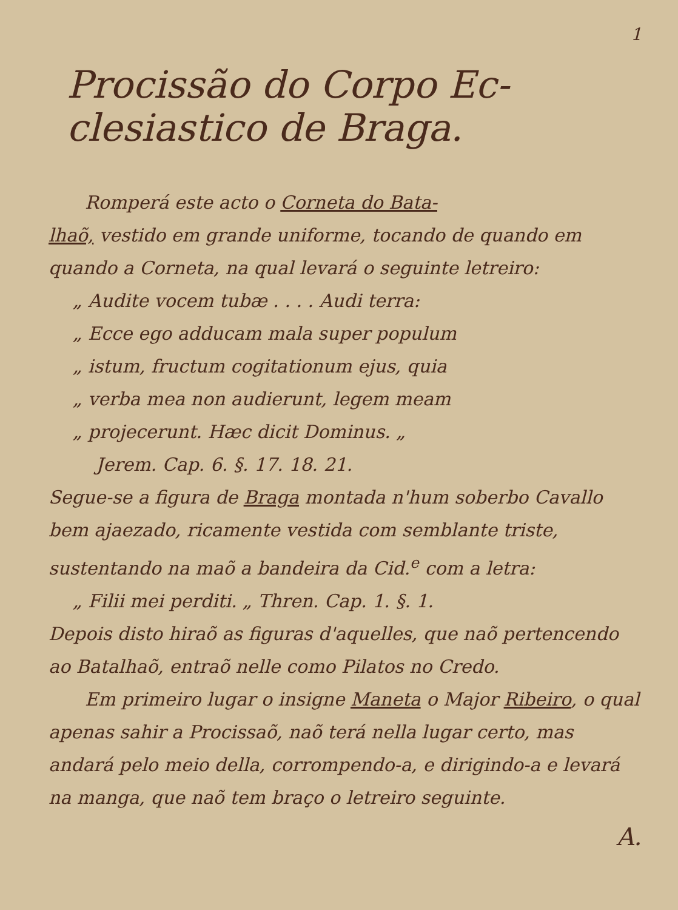1
Procissão do Corpo Ec-
clesiastico de Braga.
Romperá este acto o Corneta do Bata-
lhaõ, vestido em grande uniforme, tocando de quando em quando a Corneta, na qual levará o seguinte letreiro:
„ Audite vocem tubæ . . . . Audi terra:
„ Ecce ego adducam mala super populum
„ istum, fructum cogitationum ejus, quia
„ verba mea non audierunt, legem meam
„ projecerunt. Hæc dicit Dominus. „
Jerem. Cap. 6. §. 17. 18. 21.
Segue-se a figura de Braga montada n'hum soberbo Cavallo bem ajaezado, ricamente vestida com semblante triste, sustentando na maõ a bandeira da Cid.<sup>e</sup> com a letra:
„ Filii mei perditi. „ Thren. Cap. 1. §. 1.
Depois disto hiraõ as figuras d'aquelles, que naõ pertencendo ao Batalhaõ, entraõ nelle como Pilatos no Credo.
Em primeiro lugar o insigne Maneta o Major Ribeiro, o qual apenas sahir a Procissaõ, naõ terá nella lugar certo, mas andará pelo meio della, corrompendo-a, e dirigindo-a e levará na manga, que naõ tem braço o letreiro seguinte.
A.